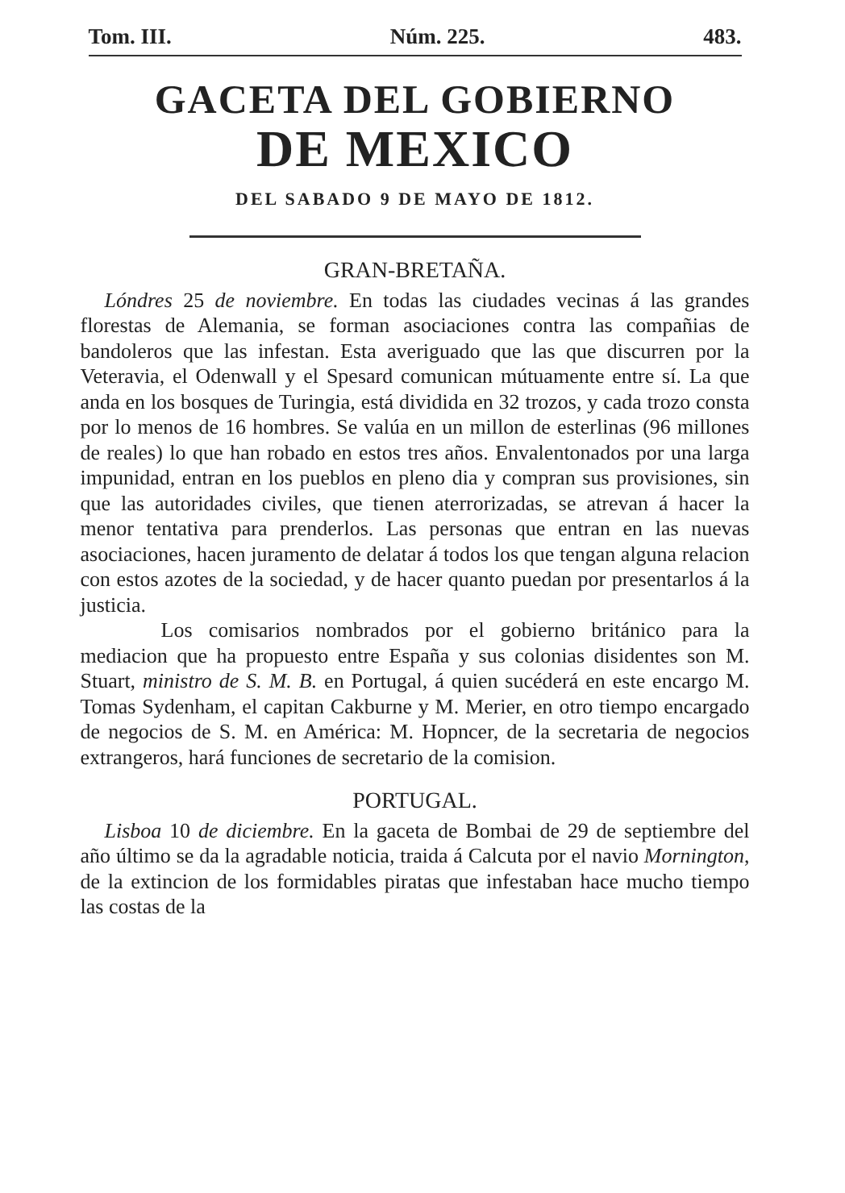Tom. III. Núm. 225. 483.
GACETA DEL GOBIERNO
DE MEXICO
DEL SABADO 9 DE MAYO DE 1812.
GRAN-BRETAÑA.
Lóndres 25 de noviembre. En todas las ciudades vecinas á las grandes florestas de Alemania, se forman asociaciones contra las compañias de bandoleros que las infestan. Esta averiguado que las que discurren por la Veteravia, el Odenwall y el Spesard comunican mútuamente entre sí. La que anda en los bosques de Turingia, está dividida en 32 trozos, y cada trozo consta por lo menos de 16 hombres. Se valúa en un millon de esterlinas (96 millones de reales) lo que han robado en estos tres años. Envalentonados por una larga impunidad, entran en los pueblos en pleno dia y compran sus provisiones, sin que las autoridades civiles, que tienen aterrorizadas, se atrevan á hacer la menor tentativa para prenderlos. Las personas que entran en las nuevas asociaciones, hacen juramento de delatar á todos los que tengan alguna relacion con estos azotes de la sociedad, y de hacer quanto puedan por presentarlos á la justicia.
Los comisarios nombrados por el gobierno británico para la mediacion que ha propuesto entre España y sus colonias disidentes son M. Stuart, ministro de S. M. B. en Portugal, á quien sucéderá en este encargo M. Tomas Sydenham, el capitan Cakburne y M. Merier, en otro tiempo encargado de negocios de S. M. en América: M. Hopncer, de la secretaria de negocios extrangeros, hará funciones de secretario de la comision.
PORTUGAL.
Lisboa 10 de diciembre. En la gaceta de Bombai de 29 de septiembre del año último se da la agradable noticia, traida á Calcuta por el navio Mornington, de la extincion de los formidables piratas que infestaban hace mucho tiempo las costas de la